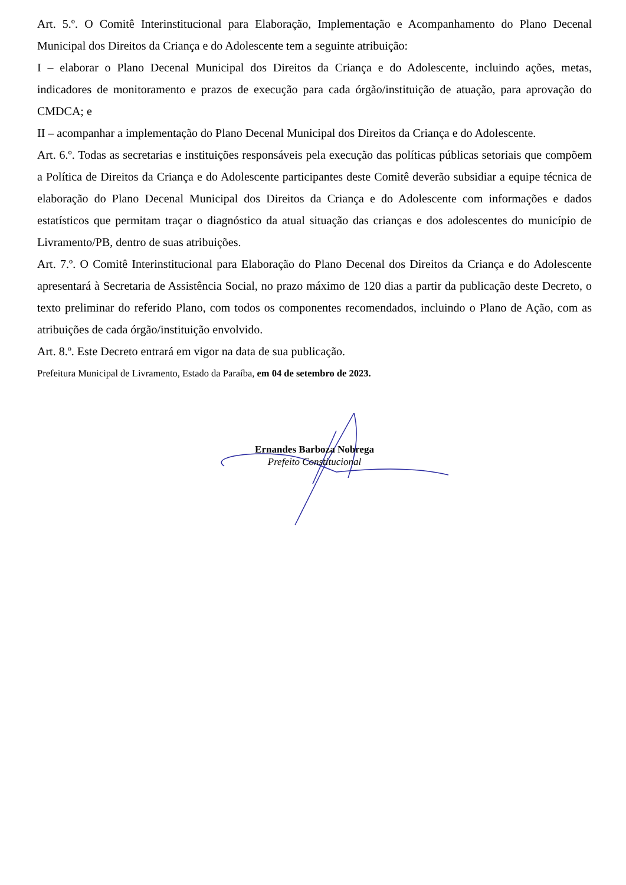Art. 5.º. O Comitê Interinstitucional para Elaboração, Implementação e Acompanhamento do Plano Decenal Municipal dos Direitos da Criança e do Adolescente tem a seguinte atribuição:
I – elaborar o Plano Decenal Municipal dos Direitos da Criança e do Adolescente, incluindo ações, metas, indicadores de monitoramento e prazos de execução para cada órgão/instituição de atuação, para aprovação do CMDCA; e
II – acompanhar a implementação do Plano Decenal Municipal dos Direitos da Criança e do Adolescente.
Art. 6.º. Todas as secretarias e instituições responsáveis pela execução das políticas públicas setoriais que compõem a Política de Direitos da Criança e do Adolescente participantes deste Comitê deverão subsidiar a equipe técnica de elaboração do Plano Decenal Municipal dos Direitos da Criança e do Adolescente com informações e dados estatísticos que permitam traçar o diagnóstico da atual situação das crianças e dos adolescentes do município de Livramento/PB, dentro de suas atribuições.
Art. 7.º. O Comitê Interinstitucional para Elaboração do Plano Decenal dos Direitos da Criança e do Adolescente apresentará à Secretaria de Assistência Social, no prazo máximo de 120 dias a partir da publicação deste Decreto, o texto preliminar do referido Plano, com todos os componentes recomendados, incluindo o Plano de Ação, com as atribuições de cada órgão/instituição envolvido.
Art. 8.º. Este Decreto entrará em vigor na data de sua publicação.
Prefeitura Municipal de Livramento, Estado da Paraíba, em 04 de setembro de 2023.
Ernandes Barboza Nobrega
Prefeito Constitucional